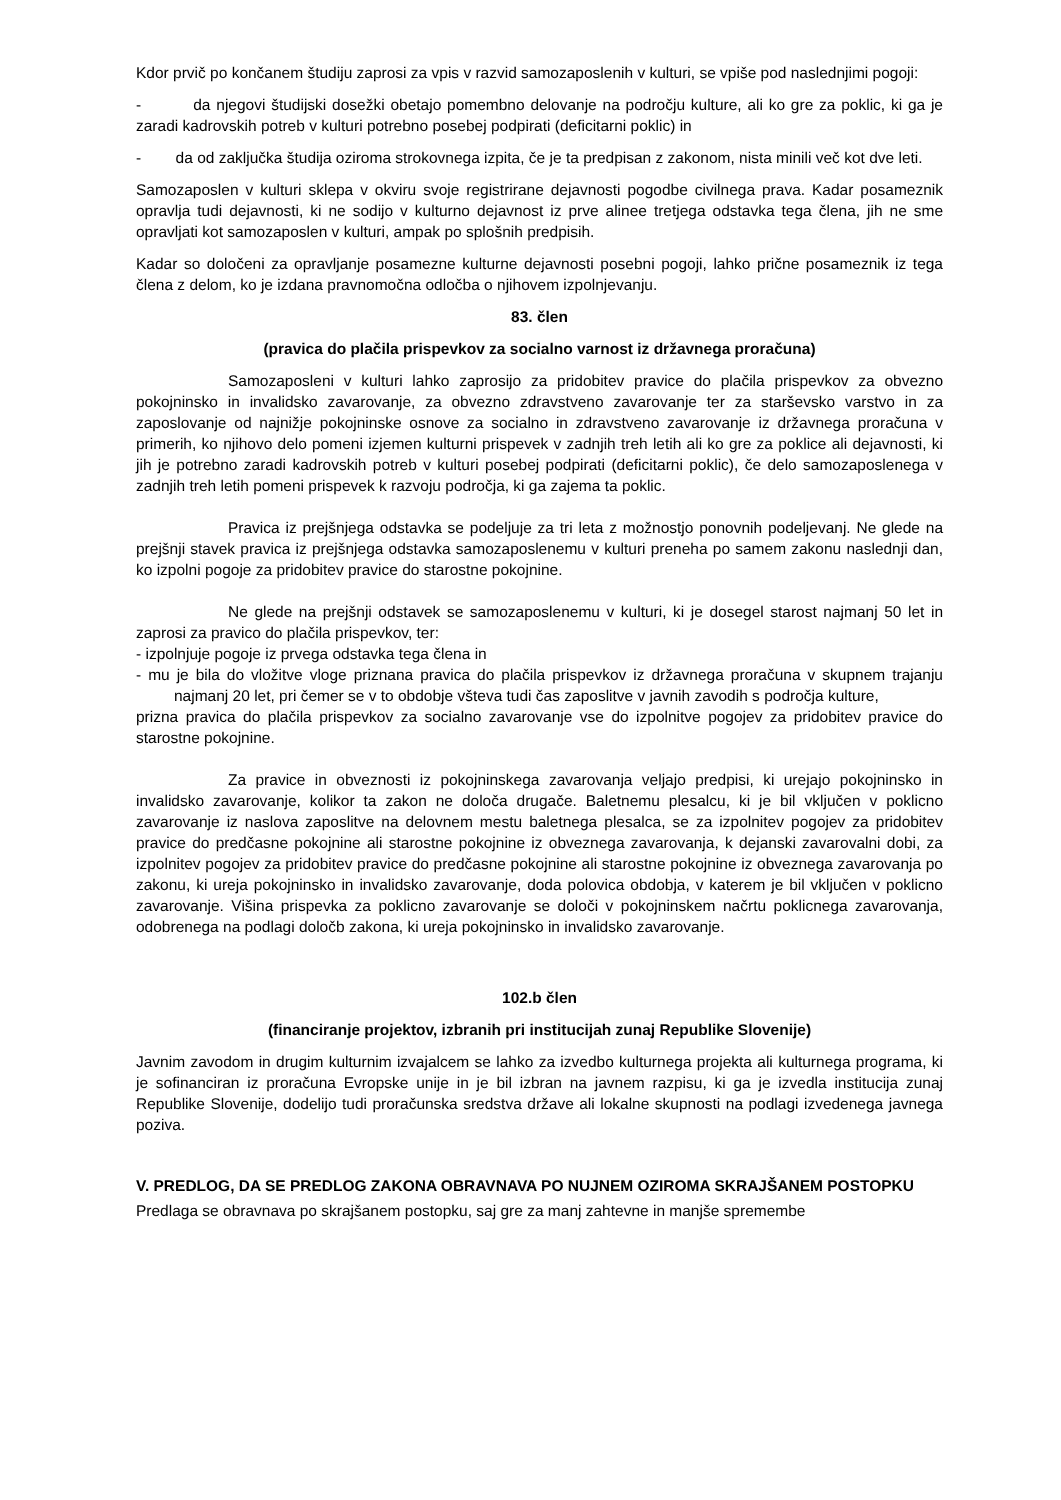Kdor prvič po končanem študiju zaprosi za vpis v razvid samozaposlenih v kulturi, se vpiše pod naslednjimi pogoji:
- da njegovi študijski dosežki obetajo pomembno delovanje na področju kulture, ali ko gre za poklic, ki ga je zaradi kadrovskih potreb v kulturi potrebno posebej podpirati (deficitarni poklic) in
- da od zaključka študija oziroma strokovnega izpita, če je ta predpisan z zakonom, nista minili več kot dve leti.
Samozaposlen v kulturi sklepa v okviru svoje registrirane dejavnosti pogodbe civilnega prava. Kadar posameznik opravlja tudi dejavnosti, ki ne sodijo v kulturno dejavnost iz prve alinee tretjega odstavka tega člena, jih ne sme opravljati kot samozaposlen v kulturi, ampak po splošnih predpisih.
Kadar so določeni za opravljanje posamezne kulturne dejavnosti posebni pogoji, lahko prične posameznik iz tega člena z delom, ko je izdana pravnomočna odločba o njihovem izpolnjevanju.
83. člen
(pravica do plačila prispevkov za socialno varnost iz državnega proračuna)
Samozaposleni v kulturi lahko zaprosijo za pridobitev pravice do plačila prispevkov za obvezno pokojninsko in invalidsko zavarovanje, za obvezno zdravstveno zavarovanje ter za starševsko varstvo in za zaposlovanje od najnižje pokojninske osnove za socialno in zdravstveno zavarovanje iz državnega proračuna v primerih, ko njihovo delo pomeni izjemen kulturni prispevek v zadnjih treh letih ali ko gre za poklice ali dejavnosti, ki jih je potrebno zaradi kadrovskih potreb v kulturi posebej podpirati (deficitarni poklic), če delo samozaposlenega v zadnjih treh letih pomeni prispevek k razvoju področja, ki ga zajema ta poklic.
Pravica iz prejšnjega odstavka se podeljuje za tri leta z možnostjo ponovnih podeljevanj. Ne glede na prejšnji stavek pravica iz prejšnjega odstavka samozaposlenemu v kulturi preneha po samem zakonu naslednji dan, ko izpolni pogoje za pridobitev pravice do starostne pokojnine.
Ne glede na prejšnji odstavek se samozaposlenemu v kulturi, ki je dosegel starost najmanj 50 let in zaprosi za pravico do plačila prispevkov, ter:
- izpolnjuje pogoje iz prvega odstavka tega člena in
- mu je bila do vložitve vloge priznana pravica do plačila prispevkov iz državnega proračuna v skupnem trajanju najmanj 20 let, pri čemer se v to obdobje všteva tudi čas zaposlitve v javnih zavodih s področja kulture,
prizna pravica do plačila prispevkov za socialno zavarovanje vse do izpolnitve pogojev za pridobitev pravice do starostne pokojnine.
Za pravice in obveznosti iz pokojninskega zavarovanja veljajo predpisi, ki urejajo pokojninsko in invalidsko zavarovanje, kolikor ta zakon ne določa drugače. Baletnemu plesalcu, ki je bil vključen v poklicno zavarovanje iz naslova zaposlitve na delovnem mestu baletnega plesalca, se za izpolnitev pogojev za pridobitev pravice do predčasne pokojnine ali starostne pokojnine iz obveznega zavarovanja, k dejanski zavarovalni dobi, za izpolnitev pogojev za pridobitev pravice do predčasne pokojnine ali starostne pokojnine iz obveznega zavarovanja po zakonu, ki ureja pokojninsko in invalidsko zavarovanje, doda polovica obdobja, v katerem je bil vključen v poklicno zavarovanje. Višina prispevka za poklicno zavarovanje se določi v pokojninskem načrtu poklicnega zavarovanja, odobrenega na podlagi določb zakona, ki ureja pokojninsko in invalidsko zavarovanje.
102.b člen
(financiranje projektov, izbranih pri institucijah zunaj Republike Slovenije)
Javnim zavodom in drugim kulturnim izvajalcem se lahko za izvedbo kulturnega projekta ali kulturnega programa, ki je sofinanciran iz proračuna Evropske unije in je bil izbran na javnem razpisu, ki ga je izvedla institucija zunaj Republike Slovenije, dodelijo tudi proračunska sredstva države ali lokalne skupnosti na podlagi izvedenega javnega poziva.
V. PREDLOG, DA SE PREDLOG ZAKONA OBRAVNAVA PO NUJNEM OZIROMA SKRAJŠANEM POSTOPKU
Predlaga se obravnava po skrajšanem postopku, saj gre za manj zahtevne in manjše spremembe